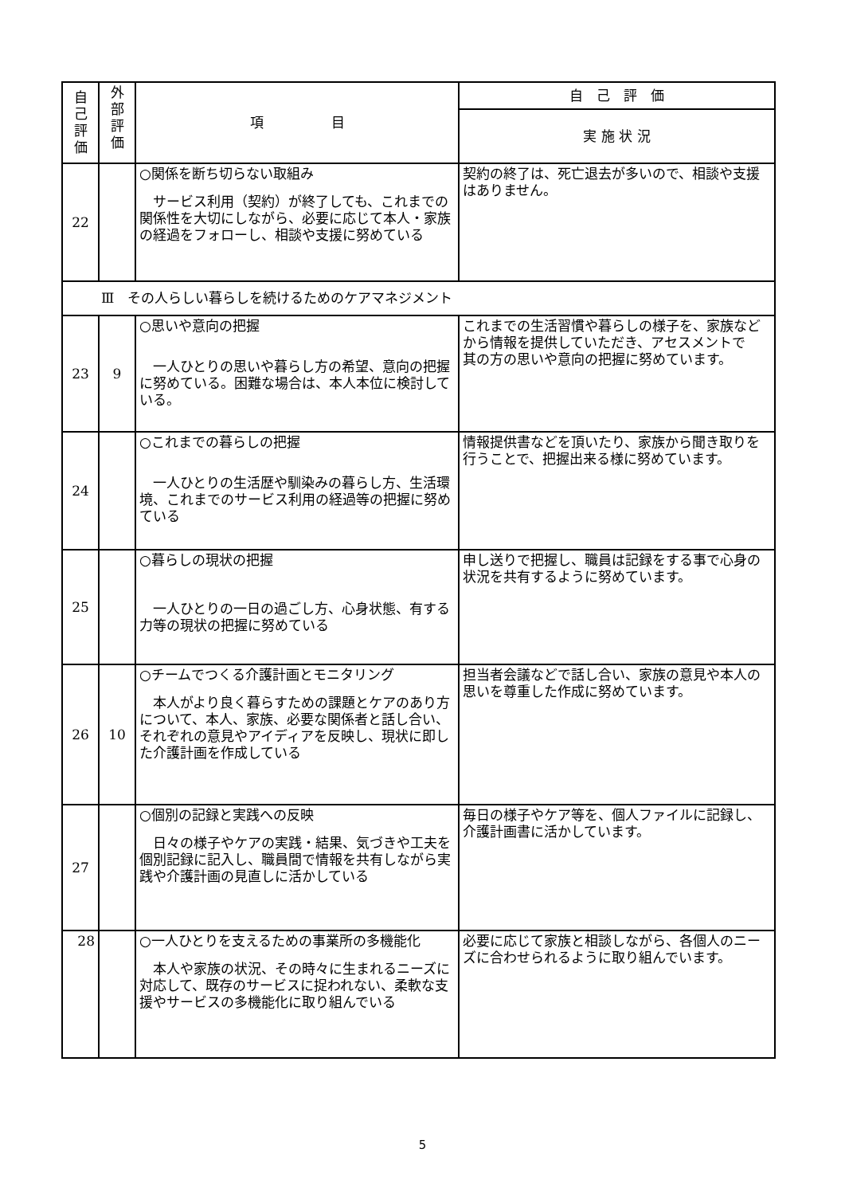| 自 己 評 価 | 外 部 評 価 | 項 目 | 自 己 評 価 |
| --- | --- | --- | --- |
| | | | 実 施 状 況 |
| 22 | | ○関係を断ち切らない取組み サービス利用（契約）が終了しても、これまでの関係性を大切にしながら、必要に応じて本人・家族の経過をフォローし、相談や支援に努めている | 契約の終了は、死亡退去が多いので、相談や支援はありません。 |
| Ⅲ その人らしい暮らしを続けるためのケアマネジメント | | | |
| 23 | 9 | ○思いや意向の把握 一人ひとりの思いや暮らし方の希望、意向の把握に努めている。困難な場合は、本人本位に検討している。 | これまでの生活習慣や暮らしの様子を、家族などから情報を提供していただき、アセスメントで 其の方の思いや意向の把握に努めています。 |
| 24 | | ○これまでの暮らしの把握 一人ひとりの生活歴や馴染みの暮らし方、生活環境、これまでのサービス利用の経過等の把握に努めている | 情報提供書などを頂いたり、家族から聞き取りを行うことで、把握出来る様に努めています。 |
| 25 | | ○暮らしの現状の把握 一人ひとりの一日の過ごし方、心身状態、有する力等の現状の把握に努めている | 申し送りで把握し、職員は記録をする事で心身の状況を共有するように努めています。 |
| 26 | 10 | ○チームでつくる介護計画とモニタリング 本人がより良く暮らすための課題とケアのあり方について、本人、家族、必要な関係者と話し合い、それぞれの意見やアイディアを反映し、現状に即した介護計画を作成している | 担当者会議などで話し合い、家族の意見や本人の思いを尊重した作成に努めています。 |
| 27 | | ○個別の記録と実践への反映 日々の様子やケアの実践・結果、気づきや工夫を個別記録に記入し、職員間で情報を共有しながら実践や介護計画の見直しに活かしている | 毎日の様子やケア等を、個人ファイルに記録し、介護計画書に活かしています。 |
| 28 | | ○一人ひとりを支えるための事業所の多機能化 本人や家族の状況、その時々に生まれるニーズに対応して、既存のサービスに捉われない、柔軟な支援やサービスの多機能化に取り組んでいる | 必要に応じて家族と相談しながら、各個人のニーズに合わせられるように取り組んでいます。 |
5